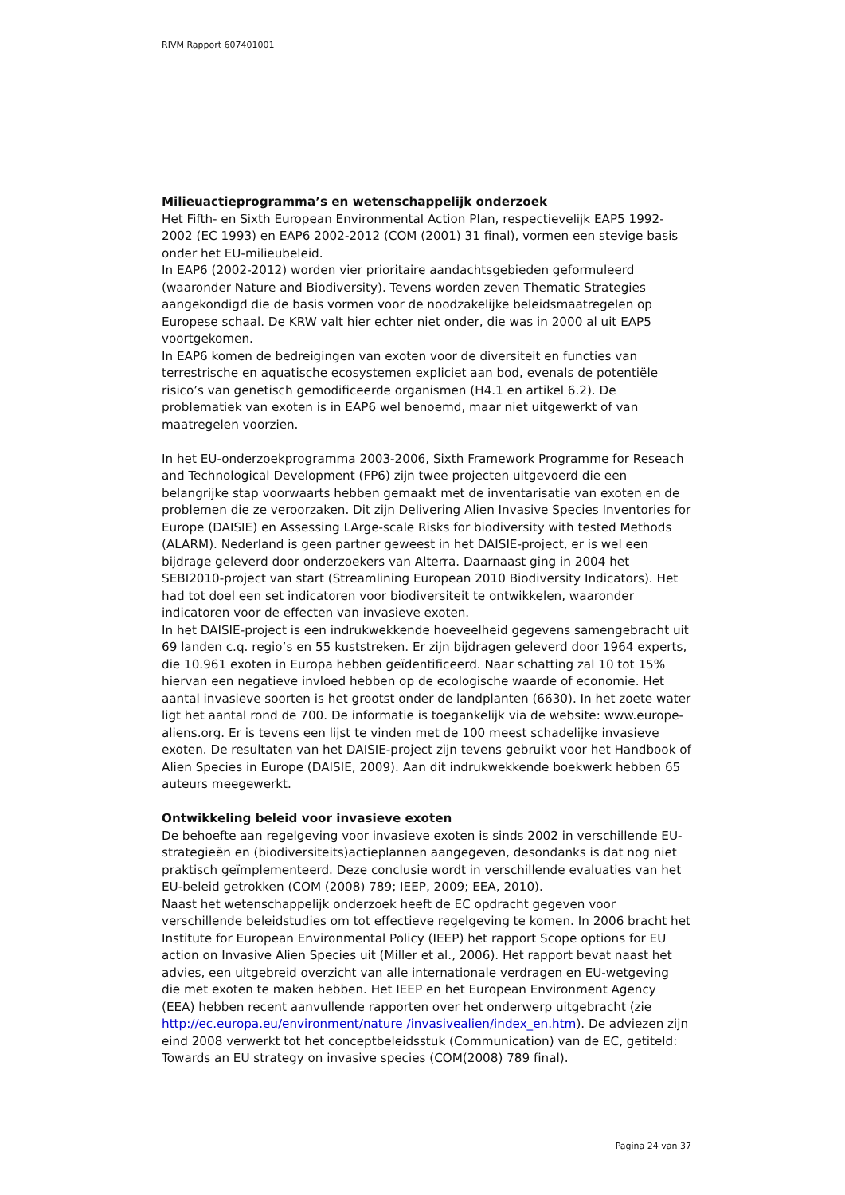RIVM Rapport 607401001
Milieuactieprogramma’s en wetenschappelijk onderzoek
Het Fifth- en Sixth European Environmental Action Plan, respectievelijk EAP5 1992-2002 (EC 1993) en EAP6 2002-2012 (COM (2001) 31 final), vormen een stevige basis onder het EU-milieubeleid.
In EAP6 (2002-2012) worden vier prioritaire aandachtsgebieden geformuleerd (waaronder Nature and Biodiversity). Tevens worden zeven Thematic Strategies aangekondigd die de basis vormen voor de noodzakelijke beleidsmaatregelen op Europese schaal. De KRW valt hier echter niet onder, die was in 2000 al uit EAP5 voortgekomen.
In EAP6 komen de bedreigingen van exoten voor de diversiteit en functies van terrestrische en aquatische ecosystemen expliciet aan bod, evenals de potentiële risico’s van genetisch gemodificeerde organismen (H4.1 en artikel 6.2). De problematiek van exoten is in EAP6 wel benoemd, maar niet uitgewerkt of van maatregelen voorzien.
In het EU-onderzoekprogramma 2003-2006, Sixth Framework Programme for Reseach and Technological Development (FP6) zijn twee projecten uitgevoerd die een belangrijke stap voorwaarts hebben gemaakt met de inventarisatie van exoten en de problemen die ze veroorzaken. Dit zijn Delivering Alien Invasive Species Inventories for Europe (DAISIE) en Assessing LArge-scale Risks for biodiversity with tested Methods (ALARM). Nederland is geen partner geweest in het DAISIE-project, er is wel een bijdrage geleverd door onderzoekers van Alterra. Daarnaast ging in 2004 het SEBI2010-project van start (Streamlining European 2010 Biodiversity Indicators). Het had tot doel een set indicatoren voor biodiversiteit te ontwikkelen, waaronder indicatoren voor de effecten van invasieve exoten.
In het DAISIE-project is een indrukwekkende hoeveelheid gegevens samengebracht uit 69 landen c.q. regio’s en 55 kuststreken. Er zijn bijdragen geleverd door 1964 experts, die 10.961 exoten in Europa hebben geïdentificeerd. Naar schatting zal 10 tot 15% hiervan een negatieve invloed hebben op de ecologische waarde of economie. Het aantal invasieve soorten is het grootst onder de landplanten (6630). In het zoete water ligt het aantal rond de 700. De informatie is toegankelijk via de website: www.europe-aliens.org. Er is tevens een lijst te vinden met de 100 meest schadelijke invasieve exoten. De resultaten van het DAISIE-project zijn tevens gebruikt voor het Handbook of Alien Species in Europe (DAISIE, 2009). Aan dit indrukwekkende boekwerk hebben 65 auteurs meegewerkt.
Ontwikkeling beleid voor invasieve exoten
De behoefte aan regelgeving voor invasieve exoten is sinds 2002 in verschillende EU-strategieën en (biodiversiteits)actieplannen aangegeven, desondanks is dat nog niet praktisch geïmplementeerd. Deze conclusie wordt in verschillende evaluaties van het EU-beleid getrokken (COM (2008) 789; IEEP, 2009; EEA, 2010).
Naast het wetenschappelijk onderzoek heeft de EC opdracht gegeven voor verschillende beleidstudies om tot effectieve regelgeving te komen. In 2006 bracht het Institute for European Environmental Policy (IEEP) het rapport Scope options for EU action on Invasive Alien Species uit (Miller et al., 2006). Het rapport bevat naast het advies, een uitgebreid overzicht van alle internationale verdragen en EU-wetgeving die met exoten te maken hebben. Het IEEP en het European Environment Agency (EEA) hebben recent aanvullende rapporten over het onderwerp uitgebracht (zie http://ec.europa.eu/environment/nature /invasivealien/index_en.htm). De adviezen zijn eind 2008 verwerkt tot het conceptbeleidsstuk (Communication) van de EC, getiteld: Towards an EU strategy on invasive species (COM(2008) 789 final).
Pagina 24 van 37